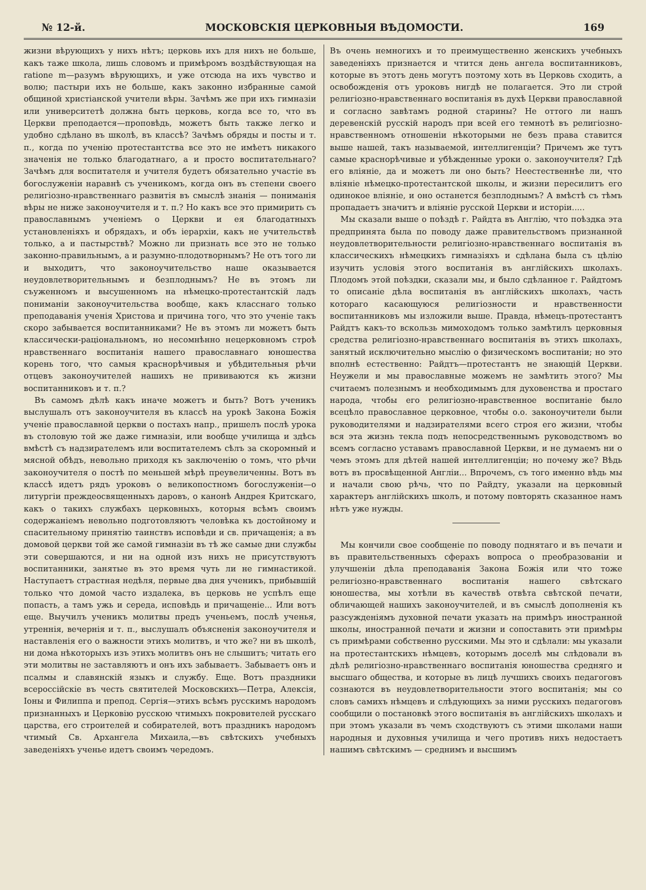№ 12-й. МОСКОВСКІЯ ЦЕРКОВНЫЯ ВѢДОМОСТИ. 169
жизни вѣрующихъ у нихъ нѣтъ; церковь ихъ для нихъ не больше, какъ таже школа, лишь словомъ и примѣромъ воздѣйствующая на ratione m—разумъ вѣрующихъ, и уже отсюда на ихъ чувство и волю; пастыри ихъ не больше, какъ законно избранные самой общиной христіанской учители вѣры. Зачѣмъ же при ихъ гимназіи или университетѣ должна быть церковь, когда все то, что въ Церкви преподается—проповѣдь, можетъ быть также легко и удобно сдѣлано въ школѣ, въ классѣ? Зачѣмъ обряды и посты и т. п., когда по ученію протестантства все это не имѣетъ никакого значенія не только благодатнаго, а и просто воспитательнаго? Зачѣмъ для воспитателя и учителя будетъ обязательно участіе въ богослуженіи наравнѣ съ ученикомъ, когда онъ въ степени своего религіозно-нравственнаго развитія въ смыслѣ знанія — пониманія вѣры не ниже законоучителя и т. п.? Но какъ все это примирить съ православнымъ ученіемъ о Церкви и ея благодатныхъ установленіяхъ и обрядахъ, и объ іерархіи, какъ не учительствѣ только, а и пастырствѣ? Можно ли признать все это не только законно-правильнымъ, а и разумно-плодотворнымъ? Не отъ того ли и выходитъ, что законоучительство наше оказывается неудовлетворительнымъ и безплоднымъ? Не въ этомъ ли съуженномъ и высушенномъ на нѣмецко-протестантскій ладъ пониманіи законоучительства вообще, какъ класснаго только преподаванія ученія Христова и причина того, что это ученіе такъ скоро забывается воспитанниками? Не въ этомъ ли можетъ быть классически-раціональномъ, но несомнѣнно нецерковномъ строѣ нравственнаго воспитанія нашего православнаго юношества корень того, что самыя краснорѣчивыя и убѣдительныя рѣчи отцевъ законоучителей нашихъ не прививаются къ жизни воспитанниковъ и т. п.?
Въ самомъ дѣлѣ какъ иначе можетъ и быть? Вотъ ученикъ выслушалъ отъ законоучителя въ классѣ на урокѣ Закона Божія ученіе православной церкви о постахъ напр., пришелъ послѣ урока въ столовую той же даже гимназіи, или вообще училища и здѣсь вмѣстѣ съ надзирателемъ или воспитателемъ сѣлъ за скоромный и мясной обѣдъ, невольно приходя къ заключенію о томъ, что рѣчи законоучителя о постѣ по меньшей мѣрѣ преувеличенны. Вотъ въ классѣ идетъ рядъ уроковъ о великопостномъ богослуженіи—о литургіи преждеосвященныхъ даровъ, о канонѣ Андрея Критскаго, какъ о такихъ службахъ церковныхъ, которыя всѣмъ своимъ содержаніемъ невольно подготовляютъ человѣка къ достойному и спасительному принятію таинствъ исповѣди и св. причащенія; а въ домовой церкви той же самой гимназіи въ тѣ же самые дни службы эти совершаются, и ни на одной изъ нихъ не присутствуютъ воспитанники, занятые въ это время чуть ли не гимнастикой. Наступаетъ страстная недѣля, первые два дня ученикъ, прибывшій только что домой часто издалека, въ церковь не успѣлъ еще попасть, а тамъ ужь и середа, исповѣдь и причащеніе... Или вотъ еще. Выучилъ ученикъ молитвы предъ ученьемъ, послѣ ученья, утреннія, вечернія и т. п., выслушалъ объясненія законоучителя и наставленія его о важности этихъ молитвъ, и что же? ни въ школѣ, ни дома нѣкоторыхъ изъ этихъ молитвъ онъ не слышитъ; читать его эти молитвы не заставляютъ и онъ ихъ забываетъ. Забываетъ онъ и псалмы и славянскій языкъ и службу. Еще. Вотъ праздники всероссійскіе въ честь святителей Московскихъ—Петра, Алексія, Іоны и Филиппа и препод. Сергія—этихъ всѣмъ русскимъ народомъ признанныхъ и Церковію русскою чтимыхъ покровителей русскаго царства, его строителей и собирателей, вотъ праздникъ народомъ чтимый Св. Архангела Михаила,—въ свѣтскихъ учебныхъ заведеніяхъ ученье идетъ своимъ чередомъ.
Въ очень немногихъ и то преимущественно женскихъ учебныхъ заведеніяхъ признается и чтится день ангела воспитанниковъ, которые въ этотъ день могутъ поэтому хоть въ Церковь сходить, а освобожденія отъ уроковъ нигдѣ не полагается. Это ли строй религіозно-нравственнаго воспитанія въ духѣ Церкви православной и согласно завѣтамъ родной старины? Не оттого ли нашъ деревенскій русскій народъ при всей его темнотѣ въ религіозно-нравственномъ отношеніи нѣкоторыми не безъ права ставится выше нашей, такъ называемой, интеллигенціи? Причемъ же тутъ самые краснорѣчивые и убѣжденные уроки о. законоучителя? Гдѣ его вліяніе, да и можетъ ли оно быть? Неестественнѣе ли, что вліяніе нѣмецко-протестантской школы, и жизни пересилитъ его одинокое вліяніе, и оно останется безплоднымъ? А вмѣстѣ съ тѣмъ пропадаетъ значитъ и вліяніе русской Церкви и исторіи.....
Мы сказали выше о поѣздѣ г. Райдта въ Англію, что поѣздка эта предпринята была по поводу даже правительствомъ признанной неудовлетворительности религіозно-нравственнаго воспитанія въ классическихъ нѣмецкихъ гимназіяхъ и сдѣлана была съ цѣлію изучить условія этого воспитанія въ англійскихъ школахъ. Плодомъ этой поѣздки, сказали мы, и было сдѣланное г. Райдтомъ то описаніе дѣла воспитанія въ англійскихъ школахъ, часть котораго касающуюся религіозности и нравственности воспитанниковъ мы изложили выше. Правда, нѣмецъ-протестантъ Райдтъ какъ-то вскользь мимоходомъ только замѣтилъ церковныя средства религіозно-нравственнаго воспитанія въ этихъ школахъ, занятый исключительно мыслію о физическомъ воспитаніи; но это вполнѣ естественно: Райдтъ—протестантъ не знающій Церкви. Неужели и мы православные можемъ не замѣтить этого? Мы считаемъ полезнымъ и необходимымъ для духовенства и простаго народа, чтобы его религіозно-нравственное воспитаніе было всецѣло православное церковное, чтобы о.о. законоучители были руководителями и надзирателями всего строя его жизни, чтобы вся эта жизнь текла подъ непосредственнымъ руководствомъ во всемъ согласно уставамъ православной Церкви, и не думаемъ ни о чемъ этомъ для дѣтей нашей интеллигенціи; но почему же? Вѣдь вотъ въ просвѣщенной Англіи... Впрочемъ, съ того именно вѣдь мы и начали свою рѣчь, что по Райдту, указали на церковный характеръ англійскихъ школъ, и потому повторять сказанное намъ нѣтъ уже нужды.
Мы кончили свое сообщеніе по поводу поднятаго и въ печати и въ правительственныхъ сферахъ вопроса о преобразованіи и улучшеніи дѣла преподаванія Закона Божія или что тоже религіозно-нравственнаго воспитанія нашего свѣтскаго юношества, мы хотѣли въ качествѣ отвѣта свѣтской печати, обличающей нашихъ законоучителей, и въ смыслѣ дополненія къ разсужденіямъ духовной печати указать на примѣръ иностранной школы, иностранной печати и жизни и сопоставить эти примѣры съ примѣрами собственно русскими. Мы это и сдѣлали: мы указали на протестантскихъ нѣмцевъ, которымъ доселѣ мы слѣдовали въ дѣлѣ религіозно-нравственнаго воспитанія юношества средняго и высшаго общества, и которые въ лицѣ лучшихъ своихъ педагоговъ сознаются въ неудовлетворительности этого воспитанія; мы со словъ самихъ нѣмцевъ и слѣдующихъ за ними русскихъ педагоговъ сообщили о постановкѣ этого воспитанія въ англійскихъ школахъ и при этомъ указали въ чемъ сходствуютъ съ этими школами наши народныя и духовныя училища и чего противъ нихъ недостаетъ нашимъ свѣтскимъ — среднимъ и высшимъ